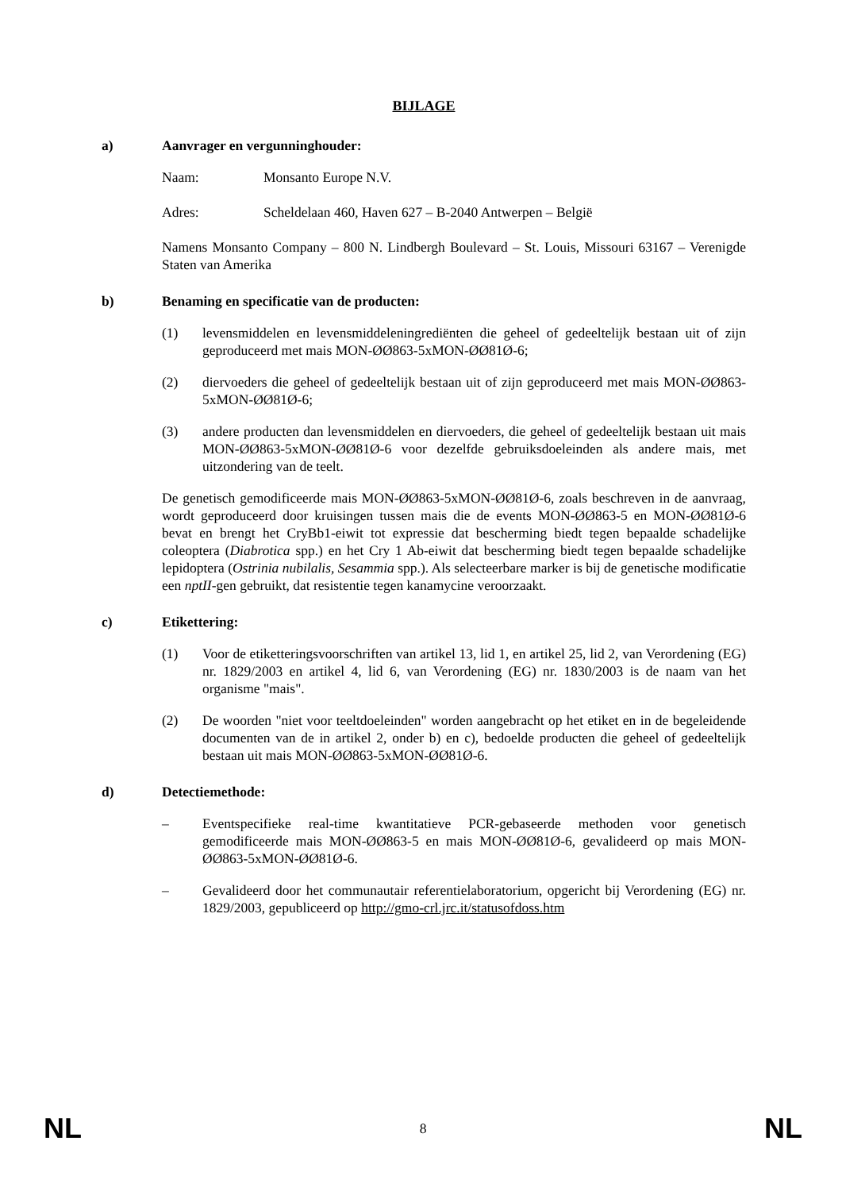BIJLAGE
a) Aanvrager en vergunninghouder:
Naam: Monsanto Europe N.V.
Adres: Scheldelaan 460, Haven 627 – B-2040 Antwerpen – België
Namens Monsanto Company – 800 N. Lindbergh Boulevard – St. Louis, Missouri 63167 – Verenigde Staten van Amerika
b) Benaming en specificatie van de producten:
(1) levensmiddelen en levensmiddeleningrediënten die geheel of gedeeltelijk bestaan uit of zijn geproduceerd met mais MON-ØØ863-5xMON-ØØ81Ø-6;
(2) diervoeders die geheel of gedeeltelijk bestaan uit of zijn geproduceerd met mais MON-ØØ863-5xMON-ØØ81Ø-6;
(3) andere producten dan levensmiddelen en diervoeders, die geheel of gedeeltelijk bestaan uit mais MON-ØØ863-5xMON-ØØ81Ø-6 voor dezelfde gebruiksdoeleinden als andere mais, met uitzondering van de teelt.
De genetisch gemodificeerde mais MON-ØØ863-5xMON-ØØ81Ø-6, zoals beschreven in de aanvraag, wordt geproduceerd door kruisingen tussen mais die de events MON-ØØ863-5 en MON-ØØ81Ø-6 bevat en brengt het CryBb1-eiwit tot expressie dat bescherming biedt tegen bepaalde schadelijke coleoptera (Diabrotica spp.) en het Cry 1 Ab-eiwit dat bescherming biedt tegen bepaalde schadelijke lepidoptera (Ostrinia nubilalis, Sesammia spp.). Als selecteerbare marker is bij de genetische modificatie een nptII-gen gebruikt, dat resistentie tegen kanamycine veroorzaakt.
c) Etikettering:
(1) Voor de etiketteringsvoorschriften van artikel 13, lid 1, en artikel 25, lid 2, van Verordening (EG) nr. 1829/2003 en artikel 4, lid 6, van Verordening (EG) nr. 1830/2003 is de naam van het organisme "mais".
(2) De woorden "niet voor teeltdoeleinden" worden aangebracht op het etiket en in de begeleidende documenten van de in artikel 2, onder b) en c), bedoelde producten die geheel of gedeeltelijk bestaan uit mais MON-ØØ863-5xMON-ØØ81Ø-6.
d) Detectiemethode:
– Eventspecifieke real-time kwantitatieve PCR-gebaseerde methoden voor genetisch gemodificeerde mais MON-ØØ863-5 en mais MON-ØØ81Ø-6, gevalideerd op mais MON-ØØ863-5xMON-ØØ81Ø-6.
– Gevalideerd door het communautair referentielaboratorium, opgericht bij Verordening (EG) nr. 1829/2003, gepubliceerd op http://gmo-crl.jrc.it/statusofdoss.htm
NL 8 NL